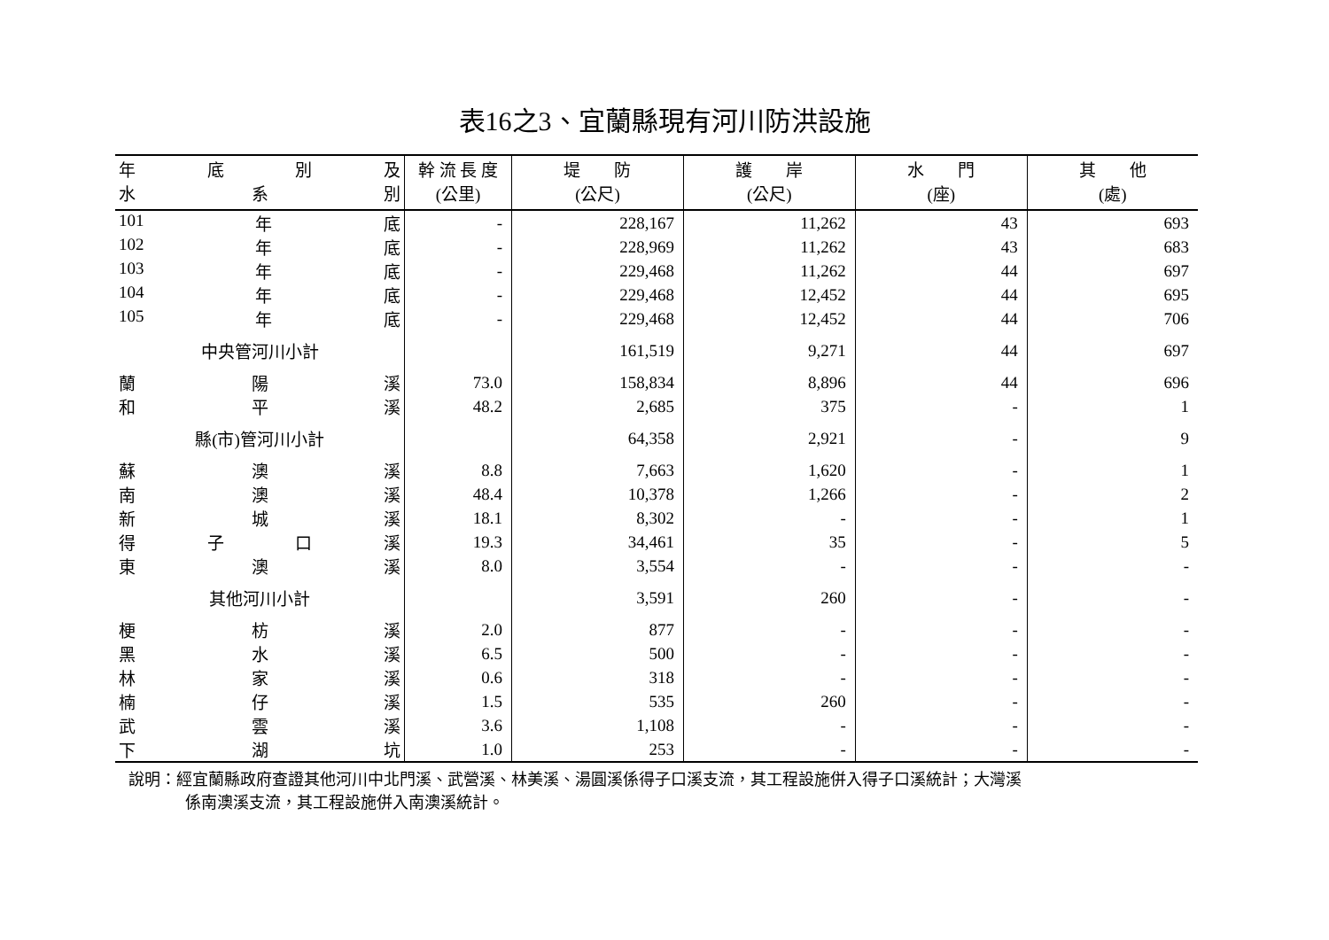表16之3、宜蘭縣現有河川防洪設施
| 年 底 別 及 水 系 別 | 幹 流 長 度 (公里) | 堤 防 (公尺) | 護 岸 (公尺) | 水 門 (座) | 其 他 (處) |
| --- | --- | --- | --- | --- | --- |
| 101 年 底 | - | 228,167 | 11,262 | 43 | 693 |
| 102 年 底 | - | 228,969 | 11,262 | 43 | 683 |
| 103 年 底 | - | 229,468 | 11,262 | 44 | 697 |
| 104 年 底 | - | 229,468 | 12,452 | 44 | 695 |
| 105 年 底 | - | 229,468 | 12,452 | 44 | 706 |
| 中央管河川小計 | | 161,519 | 9,271 | 44 | 697 |
| 蘭 陽 溪 | 73.0 | 158,834 | 8,896 | 44 | 696 |
| 和 平 溪 | 48.2 | 2,685 | 375 | - | 1 |
| 縣(市)管河川小計 | | 64,358 | 2,921 | - | 9 |
| 蘇 澳 溪 | 8.8 | 7,663 | 1,620 | - | 1 |
| 南 澳 溪 | 48.4 | 10,378 | 1,266 | - | 2 |
| 新 城 溪 | 18.1 | 8,302 | - | - | 1 |
| 得 子 口 溪 | 19.3 | 34,461 | 35 | - | 5 |
| 東 澳 溪 | 8.0 | 3,554 | - | - | - |
| 其他河川小計 | | 3,591 | 260 | - | - |
| 梗 枋 溪 | 2.0 | 877 | - | - | - |
| 黑 水 溪 | 6.5 | 500 | - | - | - |
| 林 家 溪 | 0.6 | 318 | - | - | - |
| 楠 仔 溪 | 1.5 | 535 | 260 | - | - |
| 武 雲 溪 | 3.6 | 1,108 | - | - | - |
| 下 湖 坑 | 1.0 | 253 | - | - | - |
說明：經宜蘭縣政府查證其他河川中北門溪、武營溪、林美溪、湯圓溪係得子口溪支流，其工程設施併入得子口溪統計；大灣溪
係南澳溪支流，其工程設施併入南澳溪統計。